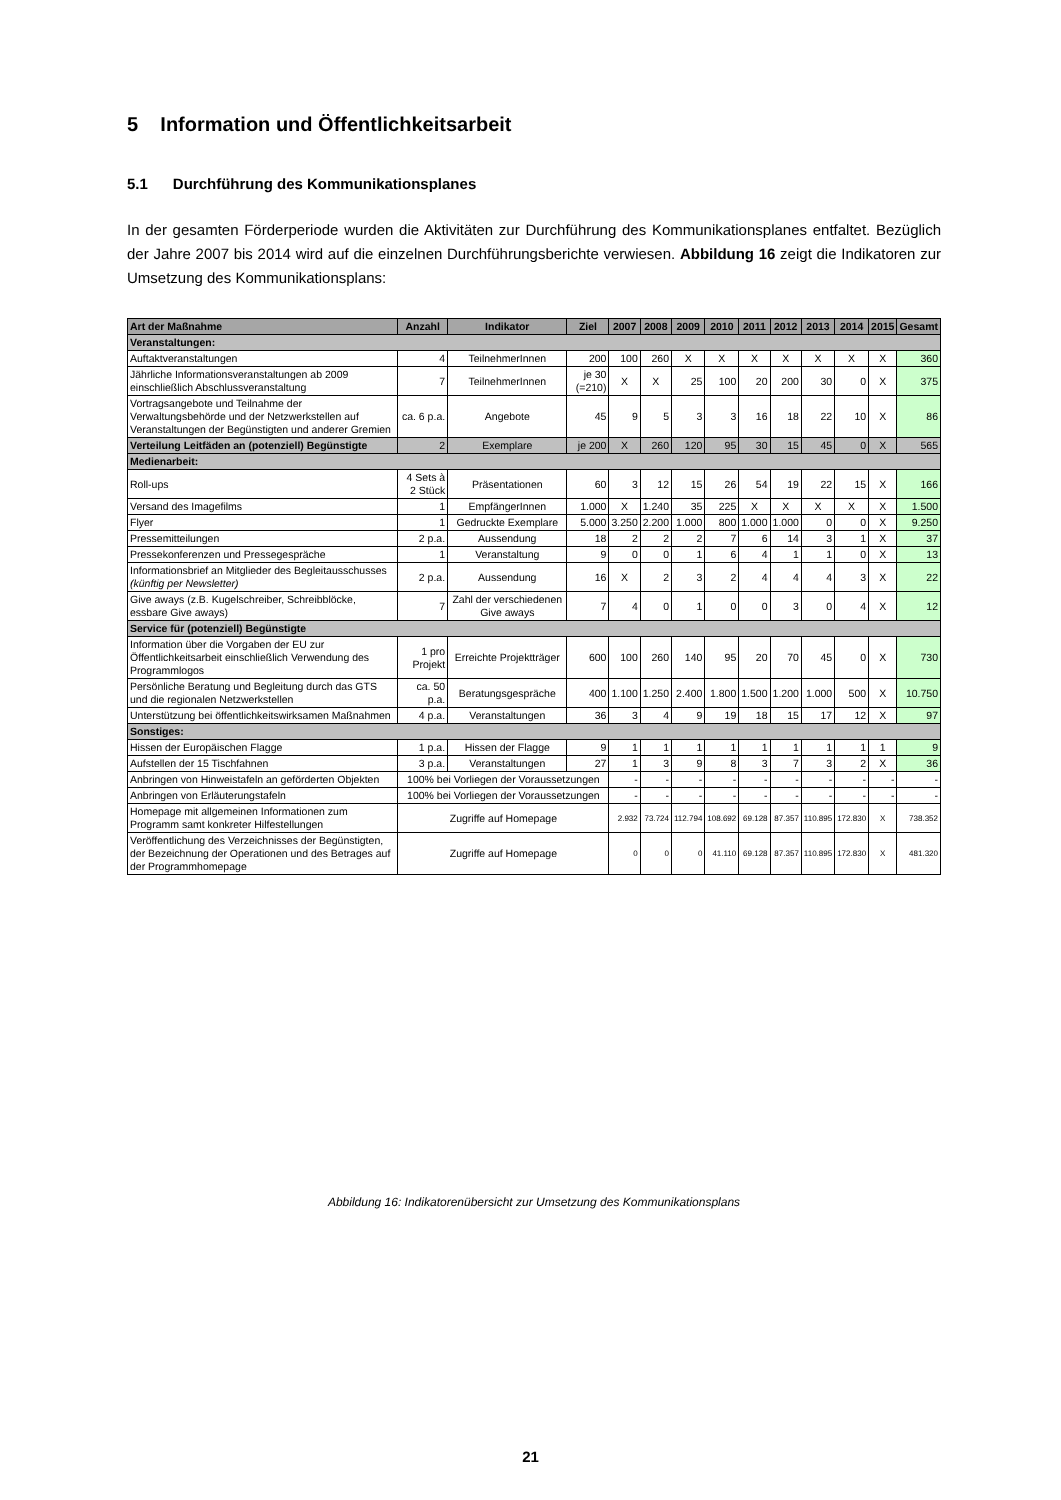5 Information und Öffentlichkeitsarbeit
5.1 Durchführung des Kommunikationsplanes
In der gesamten Förderperiode wurden die Aktivitäten zur Durchführung des Kommunikationsplanes entfaltet. Bezüglich der Jahre 2007 bis 2014 wird auf die einzelnen Durchführungsberichte verwiesen. Abbildung 16 zeigt die Indikatoren zur Umsetzung des Kommunikationsplans:
| Art der Maßnahme | Anzahl | Indikator | Ziel | 2007 | 2008 | 2009 | 2010 | 2011 | 2012 | 2013 | 2014 | 2015 | Gesamt |
| --- | --- | --- | --- | --- | --- | --- | --- | --- | --- | --- | --- | --- | --- |
| Veranstaltungen: | | | | | | | | | | | | | |
| Auftaktveranstaltungen | 4 | TeilnehmerInnen | 200 | 100 | 260 | X | X | X | X | X | X | X | 360 |
| Jährliche Informationsveranstaltungen ab 2009 einschließlich Abschlussveranstaltung | 7 | TeilnehmerInnen | je 30 (=210) | X | X | 25 | 100 | 20 | 200 | 30 | 0 | X | 375 |
| Vortragsangebote und Teilnahme der Verwaltungsbehörde und der Netzwerkstellen auf Veranstaltungen der Begünstigten und anderer Gremien | ca. 6 p.a. | Angebote | 45 | 9 | 5 | 3 | 3 | 16 | 18 | 22 | 10 | X | 86 |
| Verteilung Leitfäden an (potenziell) Begünstigte | 2 | Exemplare | je 200 | X | 260 | 120 | 95 | 30 | 15 | 45 | 0 | X | 565 |
| Medienarbeit: | | | | | | | | | | | | | |
| Roll-ups | 4 Sets à 2 Stück | Präsentationen | 60 | 3 | 12 | 15 | 26 | 54 | 19 | 22 | 15 | X | 166 |
| Versand des Imagefilms | 1 | EmpfängerInnen | 1.000 | X | 1.240 | 35 | 225 | X | X | X | X | X | 1.500 |
| Flyer | 1 | Gedruckte Exemplare | 5.000 | 3.250 | 2.200 | 1.000 | 800 | 1.000 | 1.000 | 0 | 0 | X | 9.250 |
| Pressemitteilungen | 2 p.a. | Aussendung | 18 | 2 | 2 | 2 | 7 | 6 | 14 | 3 | 1 | X | 37 |
| Pressekonferenzen und Pressegespräche | 1 | Veranstaltung | 9 | 0 | 0 | 1 | 6 | 4 | 1 | 1 | 0 | X | 13 |
| Informationsbrief an Mitglieder des Begleitausschusses (künftig per Newsletter) | 2 p.a. | Aussendung | 16 | X | 2 | 3 | 2 | 4 | 4 | 4 | 3 | X | 22 |
| Give aways (z.B. Kugelschreiber, Schreibblöcke, essbare Give aways) | 7 | Zahl der verschiedenen Give aways | 7 | 4 | 0 | 1 | 0 | 0 | 3 | 0 | 4 | X | 12 |
| Service für (potenziell) Begünstigte | | | | | | | | | | | | | |
| Information über die Vorgaben der EU zur Öffentlichkeitsarbeit einschließlich Verwendung des Programmlogos | 1 pro Projekt | Erreichte Projektträger | 600 | 100 | 260 | 140 | 95 | 20 | 70 | 45 | 0 | X | 730 |
| Persönliche Beratung und Begleitung durch das GTS und die regionalen Netzwerkstellen | ca. 50 p.a. | Beratungsgespräche | 400 | 1.100 | 1.250 | 2.400 | 1.800 | 1.500 | 1.200 | 1.000 | 500 | X | 10.750 |
| Unterstützung bei öffentlichkeitswirksamen Maßnahmen | 4 p.a. | Veranstaltungen | 36 | 3 | 4 | 9 | 19 | 18 | 15 | 17 | 12 | X | 97 |
| Sonstiges: | | | | | | | | | | | | | |
| Hissen der Europäischen Flagge | 1 p.a. | Hissen der Flagge | 9 | 1 | 1 | 1 | 1 | 1 | 1 | 1 | 1 | 1 | 9 |
| Aufstellen der 15 Tischfahnen | 3 p.a. | Veranstaltungen | 27 | 1 | 3 | 9 | 8 | 3 | 7 | 3 | 2 | X | 36 |
| Anbringen von Hinweistafeln an geförderten Objekten | 100% bei Vorliegen der Voraussetzungen | | | - | - | - | - | - | - | - | - | - | - |
| Anbringen von Erläuterungstafeln | 100% bei Vorliegen der Voraussetzungen | | | - | - | - | - | - | - | - | - | - | - |
| Homepage mit allgemeinen Informationen zum Programm samt konkreter Hilfestellungen | Zugriffe auf Homepage | | | 2.932 | 73.724 | 112.794 | 108.692 | 69.128 | 87.357 | 110.895 | 172.830 | X | 738.352 |
| Veröffentlichung des Verzeichnisses der Begünstigten, der Bezeichnung der Operationen und des Betrages auf der Programmhomepage | Zugriffe auf Homepage | | | 0 | 0 | 0 | 41.110 | 69.128 | 87.357 | 110.895 | 172.830 | X | 481.320 |
Abbildung 16: Indikatorenübersicht zur Umsetzung des Kommunikationsplans
21